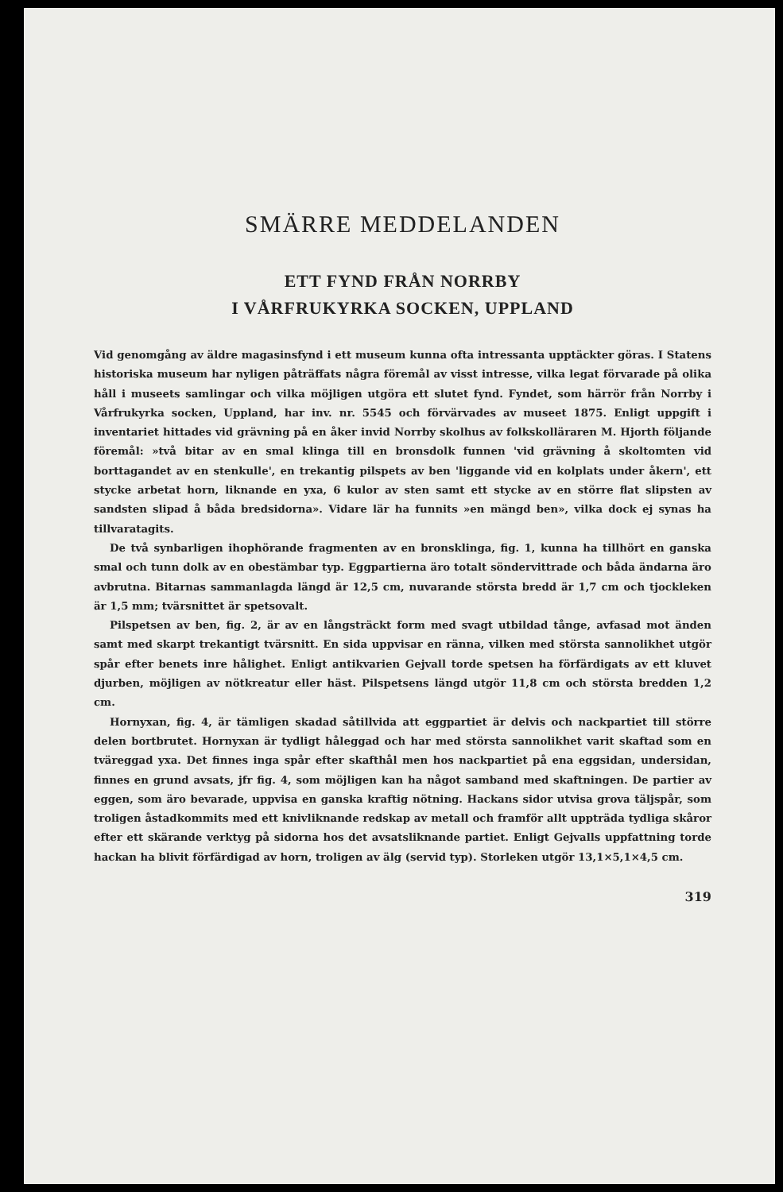SMÄRRE MEDDELANDEN
ETT FYND FRÅN NORRBY
I VÅRFRUKYRKA SOCKEN, UPPLAND
Vid genomgång av äldre magasinsfynd i ett museum kunna ofta intressanta upptäckter göras. I Statens historiska museum har nyligen påträffats några föremål av visst intresse, vilka legat förvarade på olika håll i museets samlingar och vilka möjligen utgöra ett slutet fynd. Fyndet, som härrör från Norrby i Vårfrukyrka socken, Uppland, har inv. nr. 5545 och förvärvades av museet 1875. Enligt uppgift i inventariet hittades vid grävning på en åker invid Norrby skolhus av folkskolläraren M. Hjorth följande föremål: »två bitar av en smal klinga till en bronsdolk funnen 'vid grävning å skoltomten vid borttagandet av en stenkulle', en trekantig pilspets av ben 'liggande vid en kolplats under åkern', ett stycke arbetat horn, liknande en yxa, 6 kulor av sten samt ett stycke av en större flat slipsten av sandsten slipad å båda bredsidorna». Vidare lär ha funnits »en mängd ben», vilka dock ej synas ha tillvaratagits.
De två synbarligen ihophörande fragmenten av en bronsklinga, fig. 1, kunna ha tillhört en ganska smal och tunn dolk av en obestämbar typ. Eggpartierna äro totalt söndervittrade och båda ändarna äro avbrutna. Bitarnas sammanlagda längd är 12,5 cm, nuvarande största bredd är 1,7 cm och tjockleken är 1,5 mm; tvärsnittet är spetsovalt.
Pilspetsen av ben, fig. 2, är av en långsträckt form med svagt utbildad tånge, avfasad mot änden samt med skarpt trekantigt tvärsnitt. En sida uppvisar en ränna, vilken med största sannolikhet utgör spår efter benets inre hålighet. Enligt antikvarien Gejvall torde spetsen ha förfärdigats av ett kluvet djurben, möjligen av nötkreatur eller häst. Pilspetsens längd utgör 11,8 cm och största bredden 1,2 cm.
Hornyxan, fig. 4, är tämligen skadad såtillvida att eggpartiet är delvis och nackpartiet till större delen bortbrutet. Hornyxan är tydligt håleggad och har med största sannolikhet varit skaftad som en tväreggad yxa. Det finnes inga spår efter skafthål men hos nackpartiet på ena eggsidan, undersidan, finnes en grund avsats, jfr fig. 4, som möjligen kan ha något samband med skaftningen. De partier av eggen, som äro bevarade, uppvisa en ganska kraftig nötning. Hackans sidor utvisa grova täljspår, som troligen åstadkommits med ett knivliknande redskap av metall och framför allt uppträda tydliga skåror efter ett skärande verktyg på sidorna hos det avsatsliknande partiet. Enligt Gejvalls uppfattning torde hackan ha blivit förfärdigad av horn, troligen av älg (servid typ). Storleken utgör 13,1×5,1×4,5 cm.
319